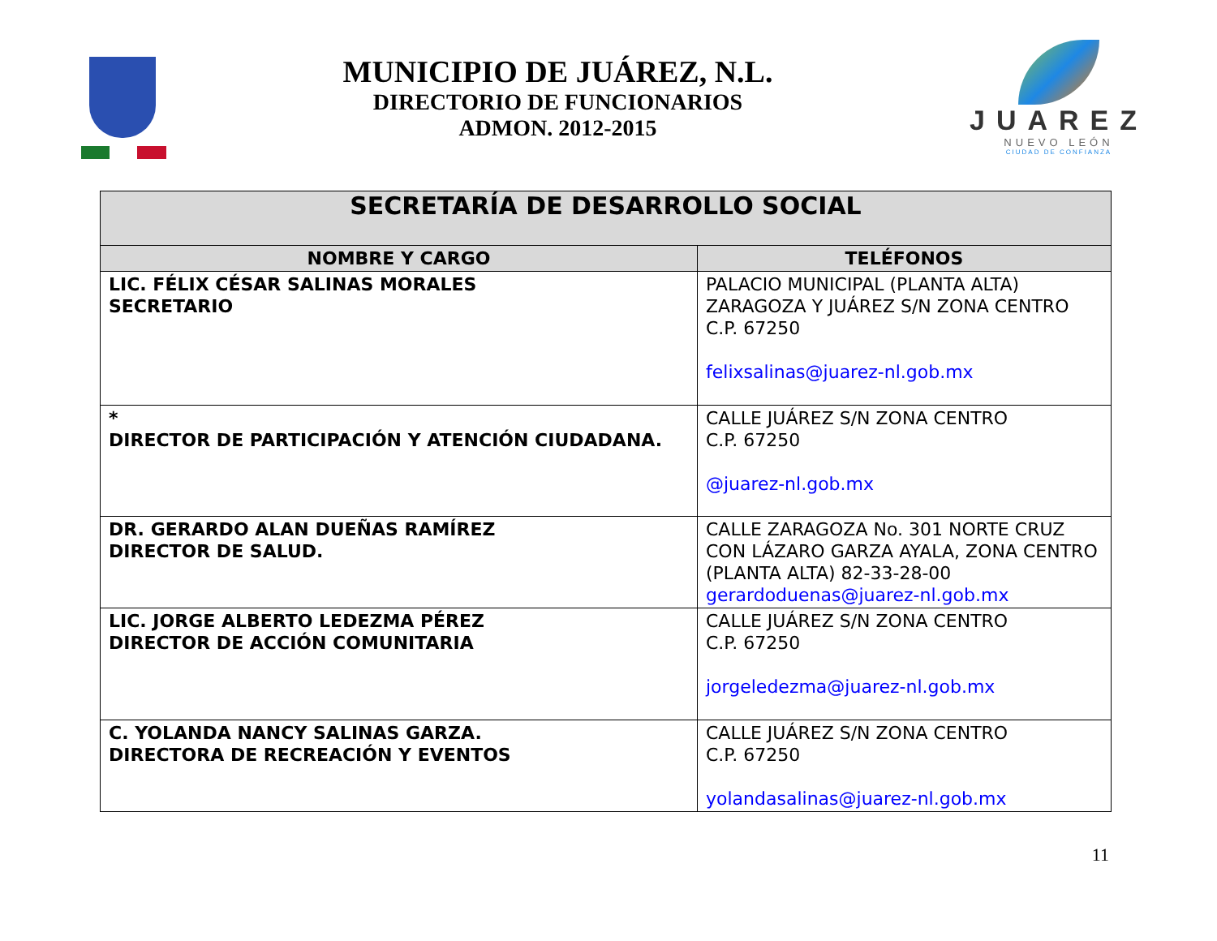MUNICIPIO DE JUÁREZ, N.L.
DIRECTORIO DE FUNCIONARIOS
ADMON. 2012-2015
JUAREZ
NUEVO LEÓN
CIUDAD DE CONFIANZA
| SECRETARÍA DE DESARROLLO SOCIAL | |
| --- | --- |
| NOMBRE Y CARGO | TELÉFONOS |
| LIC. FÉLIX CÉSAR SALINAS MORALES SECRETARIO | PALACIO MUNICIPAL (PLANTA ALTA) ZARAGOZA Y JUÁREZ S/N ZONA CENTRO C.P. 67250 felixsalinas@juarez-nl.gob.mx |
| * DIRECTOR DE PARTICIPACIÓN Y ATENCIÓN CIUDADANA. | CALLE JUÁREZ S/N ZONA CENTRO C.P. 67250 @juarez-nl.gob.mx |
| DR. GERARDO ALAN DUEÑAS RAMÍREZ DIRECTOR DE SALUD. | CALLE ZARAGOZA No. 301 NORTE CRUZ CON LÁZARO GARZA AYALA, ZONA CENTRO (PLANTA ALTA) 82-33-28-00 gerardoduenas@juarez-nl.gob.mx |
| LIC. JORGE ALBERTO LEDEZMA PÉREZ DIRECTOR DE ACCIÓN COMUNITARIA | CALLE JUÁREZ S/N ZONA CENTRO C.P. 67250 jorgeledezma@juarez-nl.gob.mx |
| C. YOLANDA NANCY SALINAS GARZA. DIRECTORA DE RECREACIÓN Y EVENTOS | CALLE JUÁREZ S/N ZONA CENTRO C.P. 67250 yolandasalinas@juarez-nl.gob.mx |
11